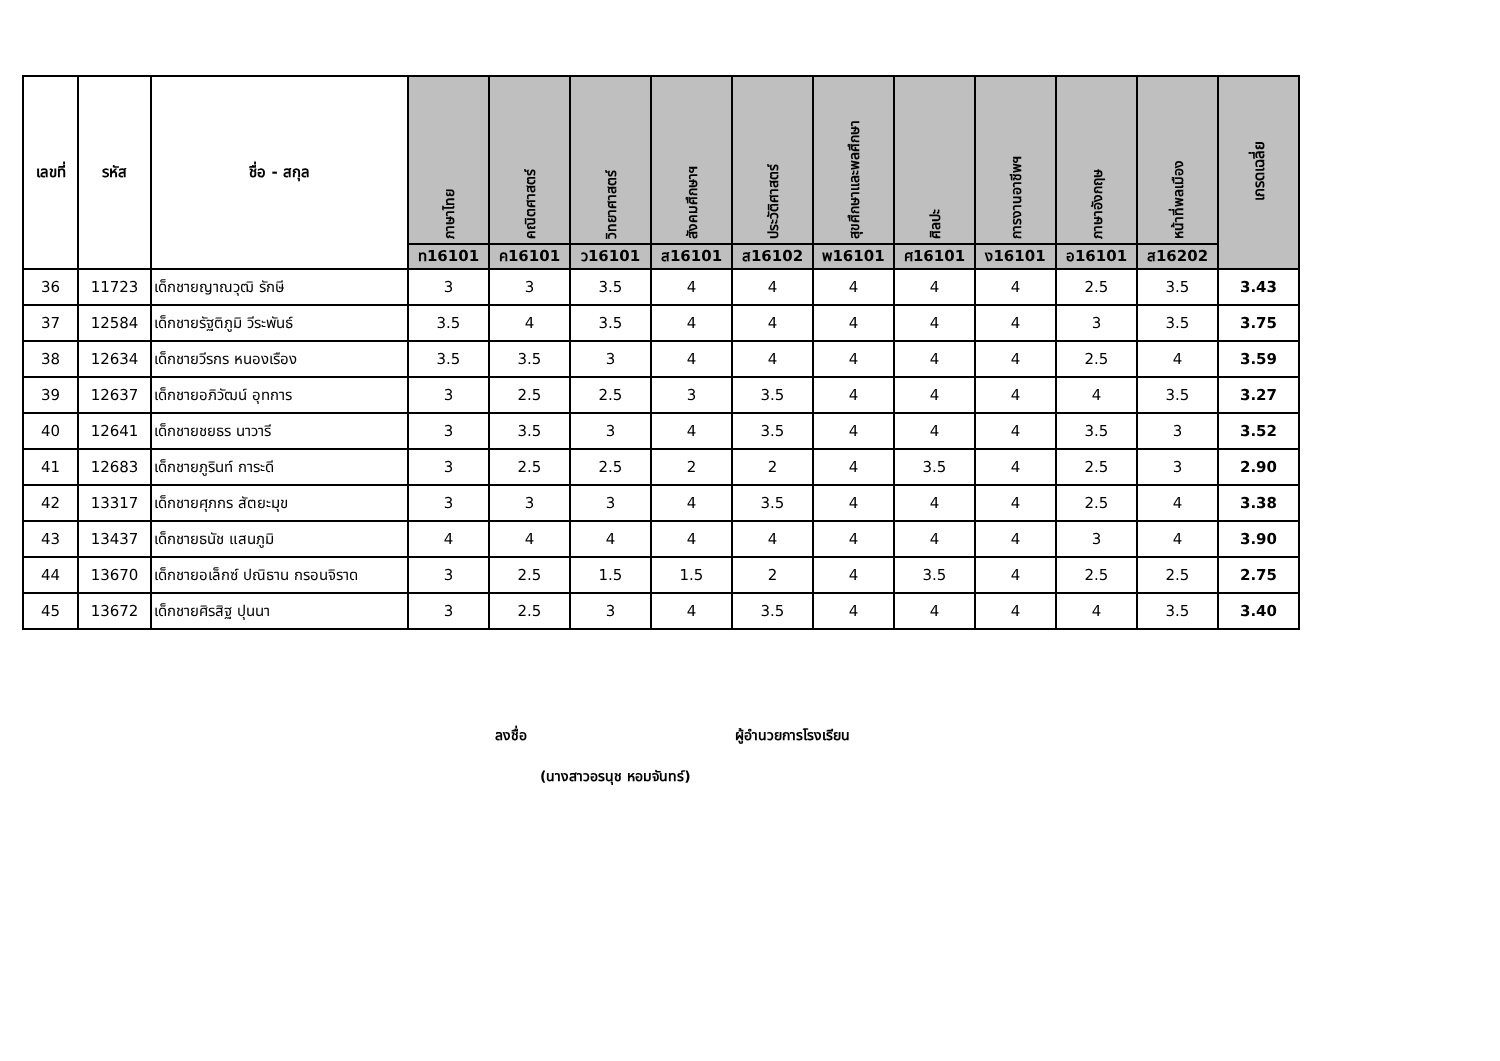| เลขที่ | รหัส | ชื่อ - สกุล | ภาษาไทย | คณิตศาสตร์ | วิทยาศาสตร์ | สังคมศึกษาฯ | ประวัติศาสตร์ | สุขศึกษาและพลศึกษา | ศิลปะ | การงานอาชีพฯ | ภาษาอังกฤษ | หน้าที่พลเมือง | เกรดเฉลี่ย |
| --- | --- | --- | --- | --- | --- | --- | --- | --- | --- | --- | --- | --- | --- |
| | | | ท16101 | ค16101 | ว16101 | ส16101 | ส16102 | พ16101 | ศ16101 | ง16101 | อ16101 | ส16202 | |
| 36 | 11723 | เด็กชายญาณวุฒิ รักษี | 3 | 3 | 3.5 | 4 | 4 | 4 | 4 | 4 | 2.5 | 3.5 | 3.43 |
| 37 | 12584 | เด็กชายรัฐติภูมิ วีระพันธ์ | 3.5 | 4 | 3.5 | 4 | 4 | 4 | 4 | 4 | 3 | 3.5 | 3.75 |
| 38 | 12634 | เด็กชายวีรกร หนองเรือง | 3.5 | 3.5 | 3 | 4 | 4 | 4 | 4 | 4 | 2.5 | 4 | 3.59 |
| 39 | 12637 | เด็กชายอภิวัฒน์ อุทการ | 3 | 2.5 | 2.5 | 3 | 3.5 | 4 | 4 | 4 | 4 | 3.5 | 3.27 |
| 40 | 12641 | เด็กชายชยธร นาวารี | 3 | 3.5 | 3 | 4 | 3.5 | 4 | 4 | 4 | 3.5 | 3 | 3.52 |
| 41 | 12683 | เด็กชายภูรินท์ การะดี | 3 | 2.5 | 2.5 | 2 | 2 | 4 | 3.5 | 4 | 2.5 | 3 | 2.90 |
| 42 | 13317 | เด็กชายศุภกร สัตยะมุข | 3 | 3 | 3 | 4 | 3.5 | 4 | 4 | 4 | 2.5 | 4 | 3.38 |
| 43 | 13437 | เด็กชายธนัช แสนภูมิ | 4 | 4 | 4 | 4 | 4 | 4 | 4 | 4 | 3 | 4 | 3.90 |
| 44 | 13670 | เด็กชายอเล็กซ์ ปณิธาน กรอนจิราด | 3 | 2.5 | 1.5 | 1.5 | 2 | 4 | 3.5 | 4 | 2.5 | 2.5 | 2.75 |
| 45 | 13672 | เด็กชายศิรสิฐ ปุนนา | 3 | 2.5 | 3 | 4 | 3.5 | 4 | 4 | 4 | 4 | 3.5 | 3.40 |
ลงชื่อ ผู้อำนวยการโรงเรียน
(นางสาวอรนุช หอมจันทร์)